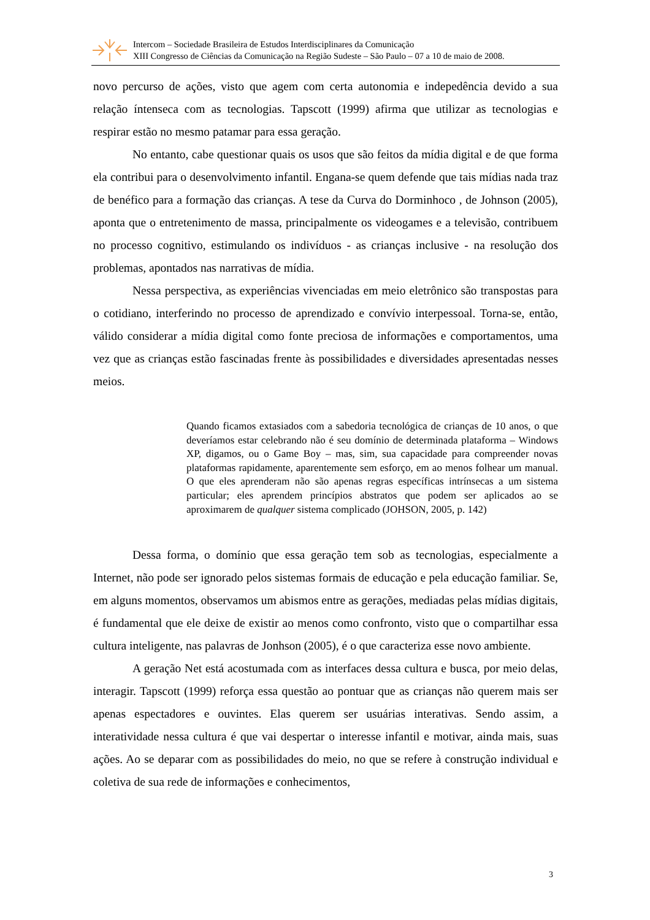Intercom – Sociedade Brasileira de Estudos Interdisciplinares da Comunicação
XIII Congresso de Ciências da Comunicação na Região Sudeste – São Paulo – 07 a 10 de maio de 2008.
novo percurso de ações, visto que agem com certa autonomia e indepedência devido a sua relação íntenseca com as tecnologias. Tapscott (1999) afirma que utilizar as tecnologias e respirar estão no mesmo patamar para essa geração.
No entanto, cabe questionar quais os usos que são feitos da mídia digital e de que forma ela contribui para o desenvolvimento infantil. Engana-se quem defende que tais mídias nada traz de benéfico para a formação das crianças. A tese da Curva do Dorminhoco , de Johnson (2005), aponta que o entretenimento de massa, principalmente os videogames e a televisão, contribuem no processo cognitivo, estimulando os indivíduos - as crianças inclusive - na resolução dos problemas, apontados nas narrativas de mídia.
Nessa perspectiva, as experiências vivenciadas em meio eletrônico são transpostas para o cotidiano, interferindo no processo de aprendizado e convívio interpessoal. Torna-se, então, válido considerar a mídia digital como fonte preciosa de informações e comportamentos, uma vez que as crianças estão fascinadas frente às possibilidades e diversidades apresentadas nesses meios.
Quando ficamos extasiados com a sabedoria tecnológica de crianças de 10 anos, o que deveríamos estar celebrando não é seu domínio de determinada plataforma – Windows XP, digamos, ou o Game Boy – mas, sim, sua capacidade para compreender novas plataformas rapidamente, aparentemente sem esforço, em ao menos folhear um manual. O que eles aprenderam não são apenas regras específicas intrínsecas a um sistema particular; eles aprendem princípios abstratos que podem ser aplicados ao se aproximarem de qualquer sistema complicado (JOHSON, 2005, p. 142)
Dessa forma, o domínio que essa geração tem sob as tecnologias, especialmente a Internet, não pode ser ignorado pelos sistemas formais de educação e pela educação familiar. Se, em alguns momentos, observamos um abismos entre as gerações, mediadas pelas mídias digitais, é fundamental que ele deixe de existir ao menos como confronto, visto que o compartilhar essa cultura inteligente, nas palavras de Jonhson (2005), é o que caracteriza esse novo ambiente.
A geração Net está acostumada com as interfaces dessa cultura e busca, por meio delas, interagir. Tapscott (1999) reforça essa questão ao pontuar que as crianças não querem mais ser apenas espectadores e ouvintes. Elas querem ser usuárias interativas. Sendo assim, a interatividade nessa cultura é que vai despertar o interesse infantil e motivar, ainda mais, suas ações. Ao se deparar com as possibilidades do meio, no que se refere à construção individual e coletiva de sua rede de informações e conhecimentos,
3